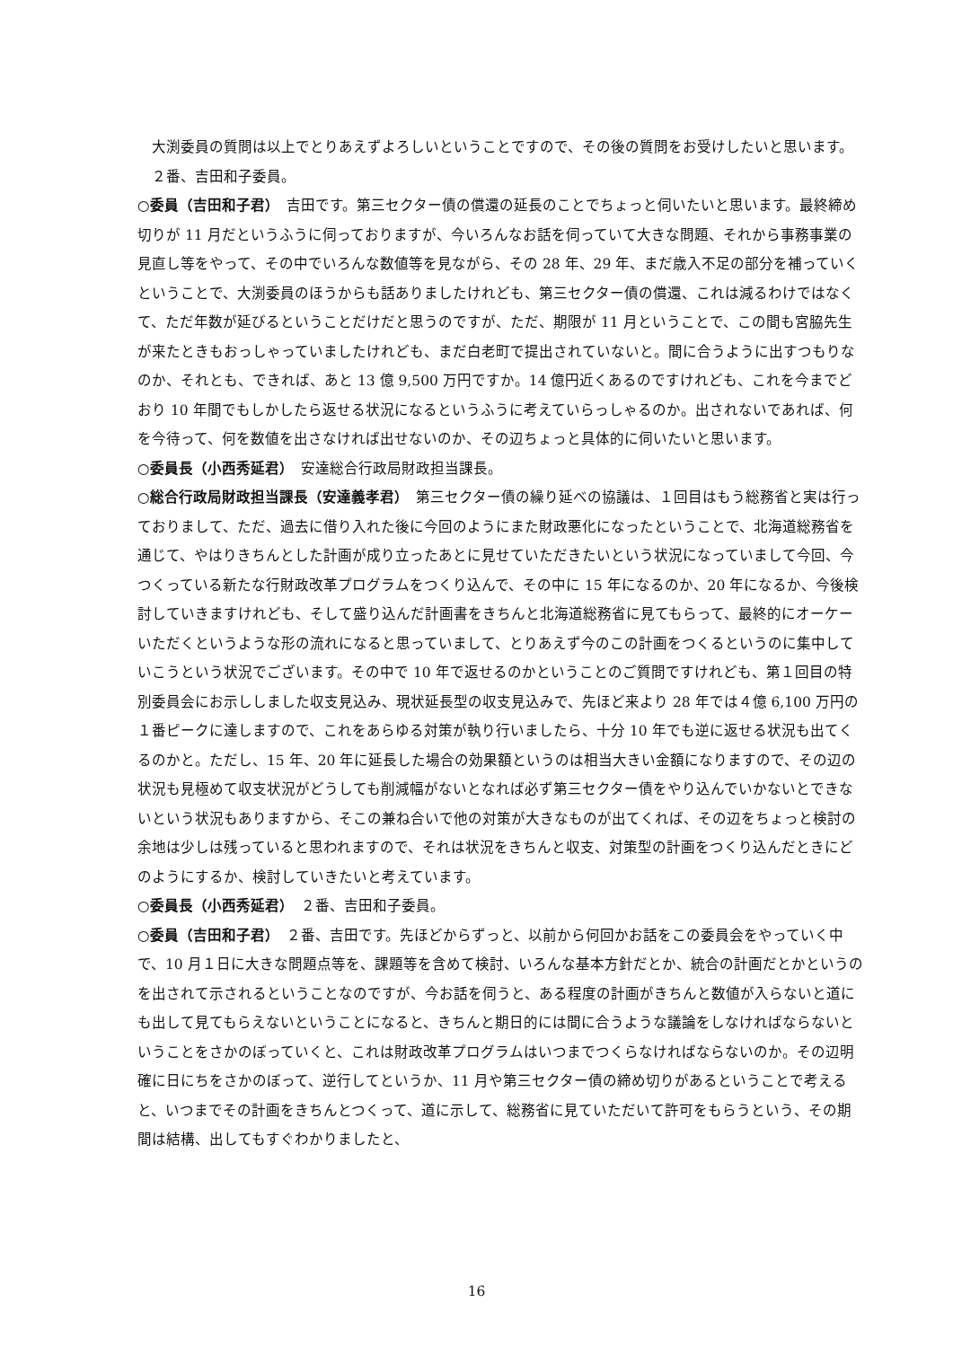大渕委員の質問は以上でとりあえずよろしいということですので、その後の質問をお受けしたいと思います。
　２番、吉田和子委員。
○委員（吉田和子君）　吉田です。第三セクター債の償還の延長のことでちょっと伺いたいと思います。最終締め切りが 11 月だというふうに伺っておりますが、今いろんなお話を伺っていて大きな問題、それから事務事業の見直し等をやって、その中でいろんな数値等を見ながら、その 28 年、29 年、まだ歳入不足の部分を補っていくということで、大渕委員のほうからも話ありましたけれども、第三セクター債の償還、これは減るわけではなくて、ただ年数が延びるということだけだと思うのですが、ただ、期限が 11 月ということで、この間も宮脇先生が来たときもおっしゃっていましたけれども、まだ白老町で提出されていないと。間に合うように出すつもりなのか、それとも、できれば、あと 13 億 9,500 万円ですか。14 億円近くあるのですけれども、これを今までどおり 10 年間でもしかしたら返せる状況になるというふうに考えていらっしゃるのか。出されないであれば、何を今待って、何を数値を出さなければ出せないのか、その辺ちょっと具体的に伺いたいと思います。
○委員長（小西秀延君）　安達総合行政局財政担当課長。
○総合行政局財政担当課長（安達義孝君）　第三セクター債の繰り延べの協議は、１回目はもう総務省と実は行っておりまして、ただ、過去に借り入れた後に今回のようにまた財政悪化になったということで、北海道総務省を通じて、やはりきちんとした計画が成り立ったあとに見せていただきたいという状況になっていまして今回、今つくっている新たな行財政改革プログラムをつくり込んで、その中に 15 年になるのか、20 年になるか、今後検討していきますけれども、そして盛り込んだ計画書をきちんと北海道総務省に見てもらって、最終的にオーケーいただくというような形の流れになると思っていまして、とりあえず今のこの計画をつくるというのに集中していこうという状況でございます。その中で 10 年で返せるのかということのご質問ですけれども、第１回目の特別委員会にお示ししました収支見込み、現状延長型の収支見込みで、先ほど来より 28 年では４億 6,100 万円の１番ピークに達しますので、これをあらゆる対策が執り行いましたら、十分 10 年でも逆に返せる状況も出てくるのかと。ただし、15 年、20 年に延長した場合の効果額というのは相当大きい金額になりますので、その辺の状況も見極めて収支状況がどうしても削減幅がないとなれば必ず第三セクター債をやり込んでいかないとできないという状況もありますから、そこの兼ね合いで他の対策が大きなものが出てくれば、その辺をちょっと検討の余地は少しは残っていると思われますので、それは状況をきちんと収支、対策型の計画をつくり込んだときにどのようにするか、検討していきたいと考えています。
○委員長（小西秀延君）　２番、吉田和子委員。
○委員（吉田和子君）　２番、吉田です。先ほどからずっと、以前から何回かお話をこの委員会をやっていく中で、10 月１日に大きな問題点等を、課題等を含めて検討、いろんな基本方針だとか、統合の計画だとかというのを出されて示されるということなのですが、今お話を伺うと、ある程度の計画がきちんと数値が入らないと道にも出して見てもらえないということになると、きちんと期日的には間に合うような議論をしなければならないということをさかのぼっていくと、これは財政改革プログラムはいつまでつくらなければならないのか。その辺明確に日にちをさかのぼって、逆行してというか、11 月や第三セクター債の締め切りがあるということで考えると、いつまでその計画をきちんとつくって、道に示して、総務省に見ていただいて許可をもらうという、その期間は結構、出してもすぐわかりましたと、
16